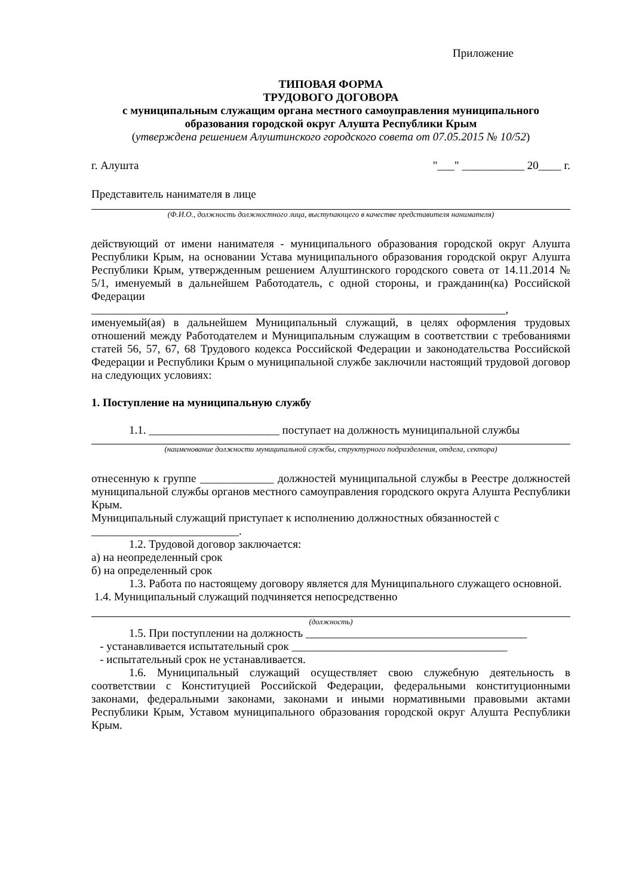Приложение
ТИПОВАЯ ФОРМА
ТРУДОВОГО ДОГОВОРА
с муниципальным служащим органа местного самоуправления муниципального образования городской округ Алушта Республики Крым
(утверждена решением Алуштинского городского совета от 07.05.2015 № 10/52)
г. Алушта "___" ___________ 20____ г.
Представитель нанимателя в лице
(Ф.И.О., должность должностного лица, выступающего в качестве представителя нанимателя)
действующий от имени нанимателя - муниципального образования городской округ Алушта Республики Крым, на основании Устава муниципального образования городской округ Алушта Республики Крым, утвержденным решением Алуштинского городского совета от 14.11.2014 № 5/1, именуемый в дальнейшем Работодатель, с одной стороны, и гражданин(ка) Российской Федерации
_________________________________________________________________________,
именуемый(ая) в дальнейшем Муниципальный служащий, в целях оформления трудовых отношений между Работодателем и Муниципальным служащим в соответствии с требованиями статей 56, 57, 67, 68 Трудового кодекса Российской Федерации и законодательства Российской Федерации и Республики Крым о муниципальной службе заключили настоящий трудовой договор на следующих условиях:
1. Поступление на муниципальную службу
1.1. _______________________ поступает на должность муниципальной службы
(наименование должности муниципальной службы, структурного подразделения, отдела, сектора)
отнесенную к группе _____________ должностей муниципальной службы в Реестре должностей муниципальной службы органов местного самоуправления городского округа Алушта Республики Крым.
Муниципальный служащий приступает к исполнению должностных обязанностей с
__________________________.
1.2. Трудовой договор заключается:
а) на неопределенный срок
б) на определенный срок
1.3. Работа по настоящему договору является для Муниципального служащего основной.
1.4. Муниципальный служащий подчиняется непосредственно
(должность)
1.5. При поступлении на должность _______________________________________
- устанавливается испытательный срок ______________________________________
- испытательный срок не устанавливается.
1.6. Муниципальный служащий осуществляет свою служебную деятельность в соответствии с Конституцией Российской Федерации, федеральными конституционными законами, федеральными законами, законами и иными нормативными правовыми актами Республики Крым, Уставом муниципального образования городской округ Алушта Республики Крым.